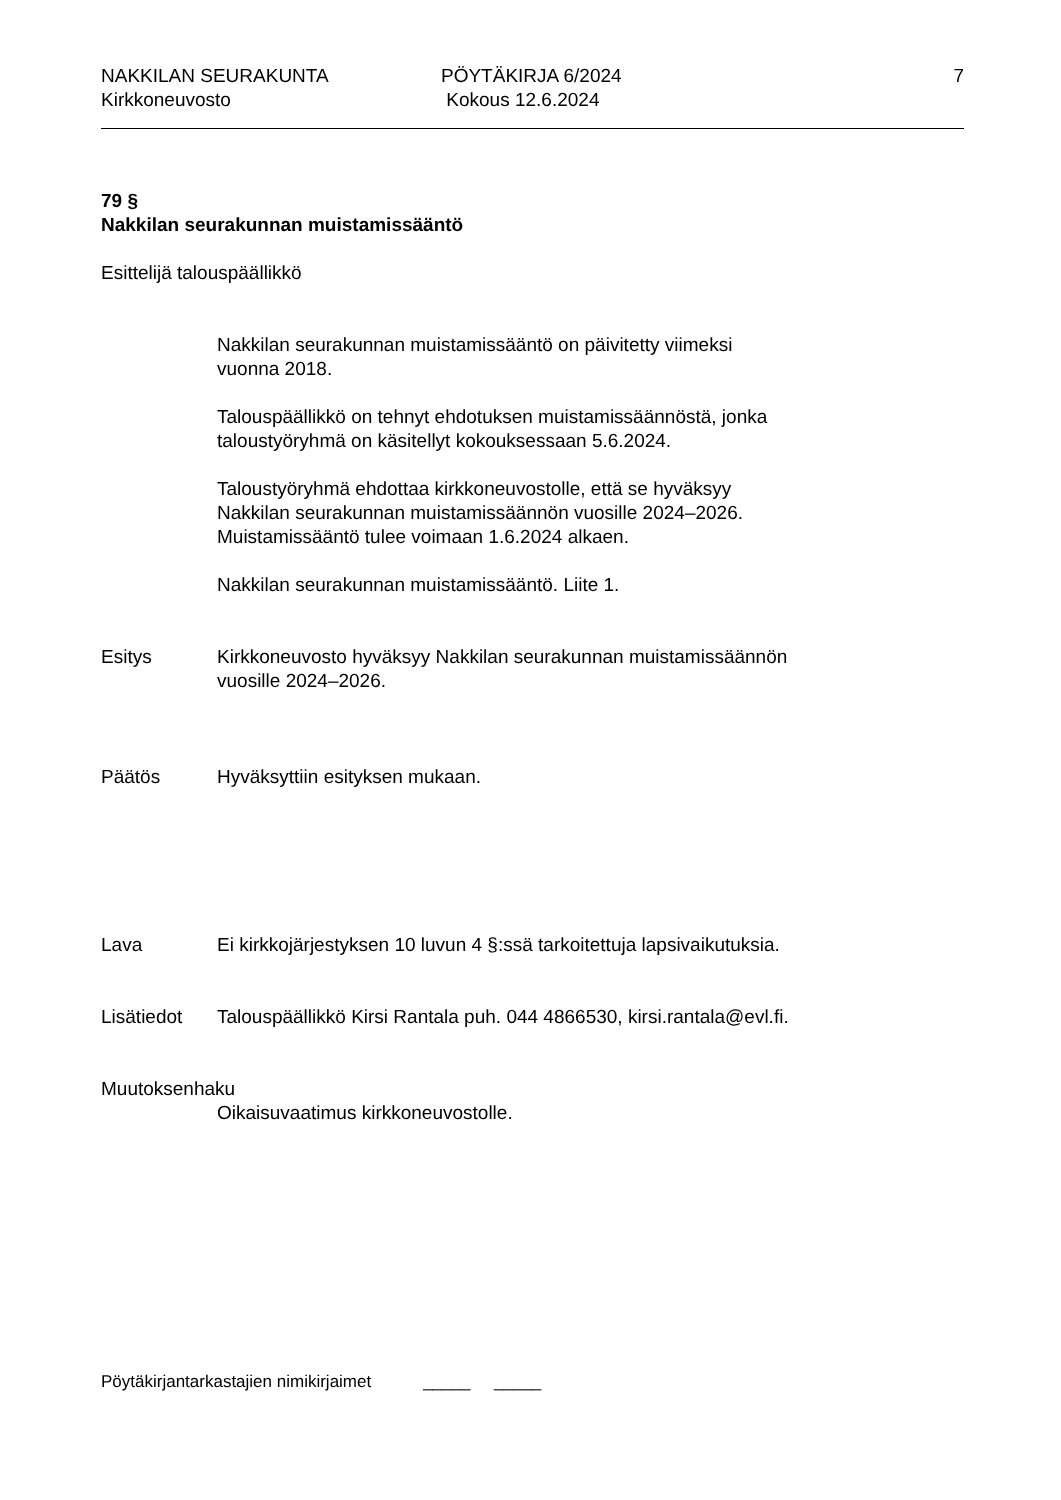NAKKILAN SEURAKUNTA
Kirkkoneuvosto
PÖYTÄKIRJA 6/2024
Kokous 12.6.2024
7
79 §
Nakkilan seurakunnan muistamissääntö
Esittelijä talouspäällikkö
Nakkilan seurakunnan muistamissääntö on päivitetty viimeksi
vuonna 2018.
Talouspäällikkö on tehnyt ehdotuksen muistamissäännöstä, jonka
taloustyöryhmä on käsitellyt kokouksessaan 5.6.2024.
Taloustyöryhmä ehdottaa kirkkoneuvostolle, että se hyväksyy
Nakkilan seurakunnan muistamissäännön vuosille 2024–2026.
Muistamissääntö tulee voimaan 1.6.2024 alkaen.
Nakkilan seurakunnan muistamissääntö. Liite 1.
Esitys Kirkkoneuvosto hyväksyy Nakkilan seurakunnan muistamissäännön
vuosille 2024–2026.
Päätös Hyväksyttiin esityksen mukaan.
Lava Ei kirkkojärjestyksen 10 luvun 4 §:ssä tarkoitettuja lapsivaikutuksia.
Lisätiedot Talouspäällikkö Kirsi Rantala puh. 044 4866530, kirsi.rantala@evl.fi.
Muutoksenhaku
Oikaisuvaatimus kirkkoneuvostolle.
Pöytäkirjantarkastajien nimikirjaimet _____ _____